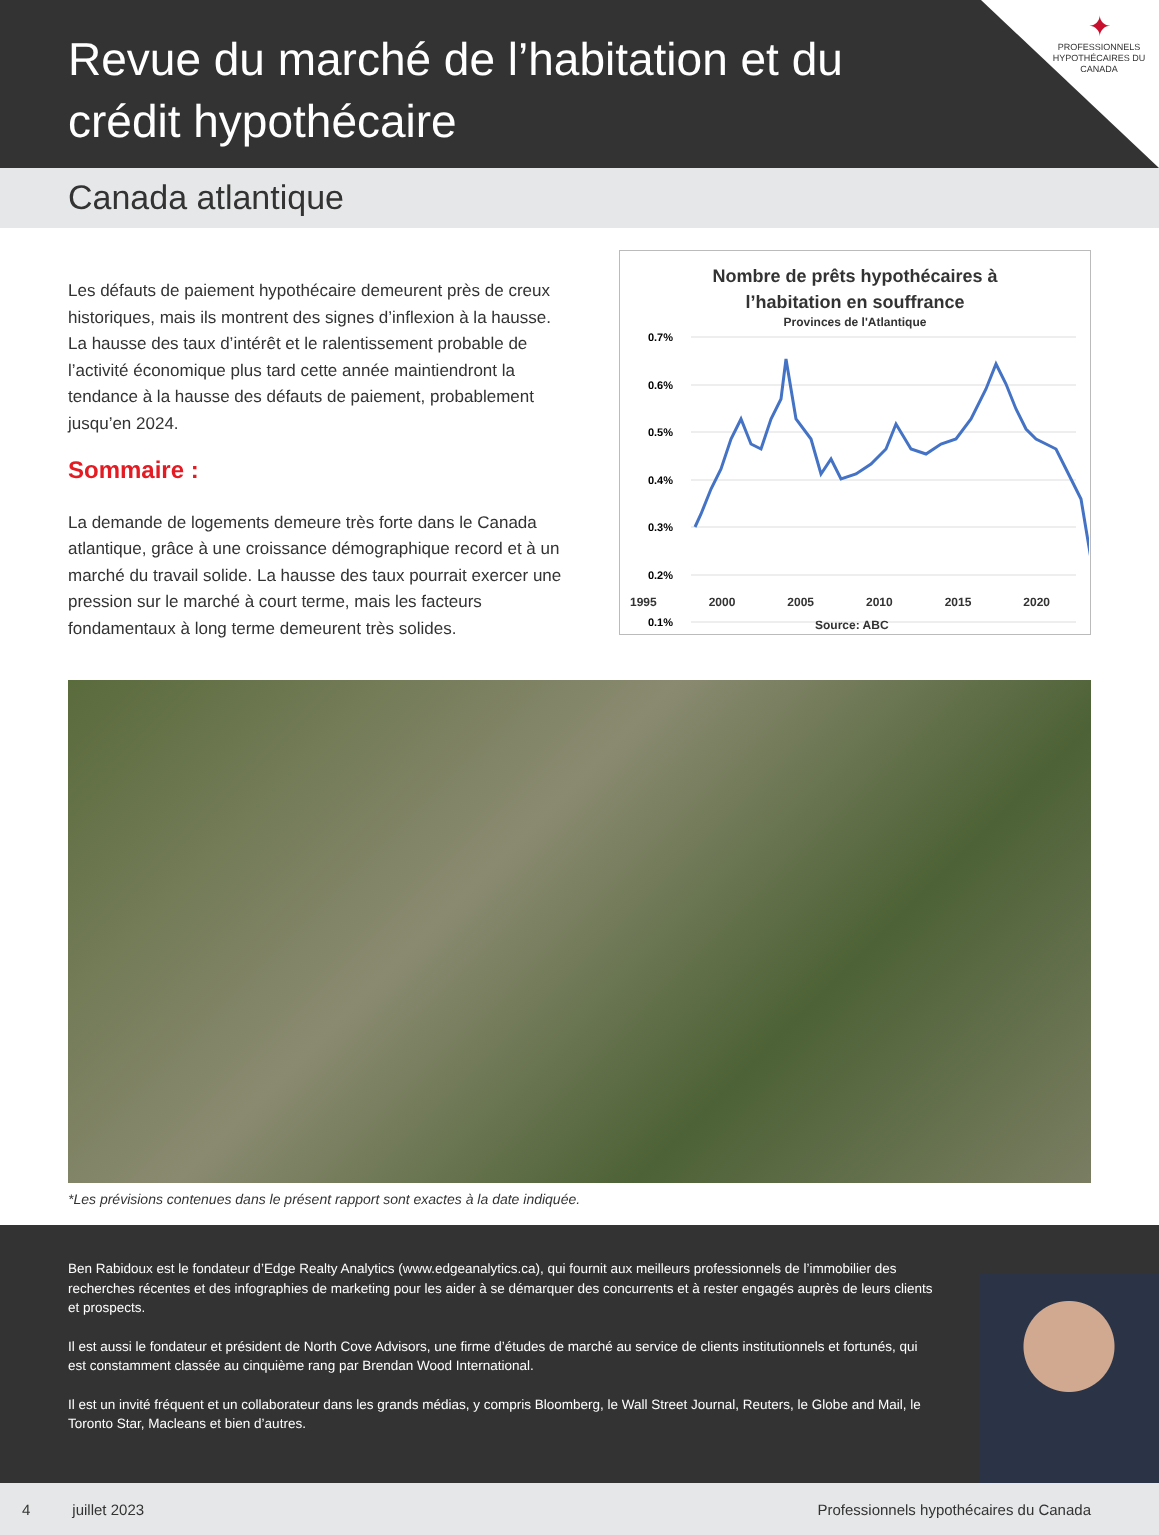Revue du marché de l’habitation et du crédit hypothécaire
✦
PROFESSIONNELS HYPOTHÉCAIRES DU CANADA
Canada atlantique
Les défauts de paiement hypothécaire demeurent près de creux historiques, mais ils montrent des signes d’inflexion à la hausse. La hausse des taux d’intérêt et le ralentissement probable de l’activité économique plus tard cette année maintiendront la tendance à la hausse des défauts de paiement, probablement jusqu’en 2024.
Sommaire :
La demande de logements demeure très forte dans le Canada atlantique, grâce à une croissance démographique record et à un marché du travail solide. La hausse des taux pourrait exercer une pression sur le marché à court terme, mais les facteurs fondamentaux à long terme demeurent très solides.
Nombre de prêts hypothécaires à
l’habitation en souffrance
Provinces de l'Atlantique
0.7%
0.6%
0.5%
0.4%
0.3%
0.2%
0.1%
1995 2000 2005 2010 2015 2020
Source: ABC
*Les prévisions contenues dans le présent rapport sont exactes à la date indiquée.
Ben Rabidoux est le fondateur d’Edge Realty Analytics (www.edgeanalytics.ca), qui fournit aux meilleurs professionnels de l’immobilier des recherches récentes et des infographies de marketing pour les aider à se démarquer des concurrents et à rester engagés auprès de leurs clients et prospects.
Il est aussi le fondateur et président de North Cove Advisors, une firme d’études de marché au service de clients institutionnels et fortunés, qui est constamment classée au cinquième rang par Brendan Wood International.
Il est un invité fréquent et un collaborateur dans les grands médias, y compris Bloomberg, le Wall Street Journal, Reuters, le Globe and Mail, le Toronto Star, Macleans et bien d’autres.
4 juillet 2023 Professionnels hypothécaires du Canada